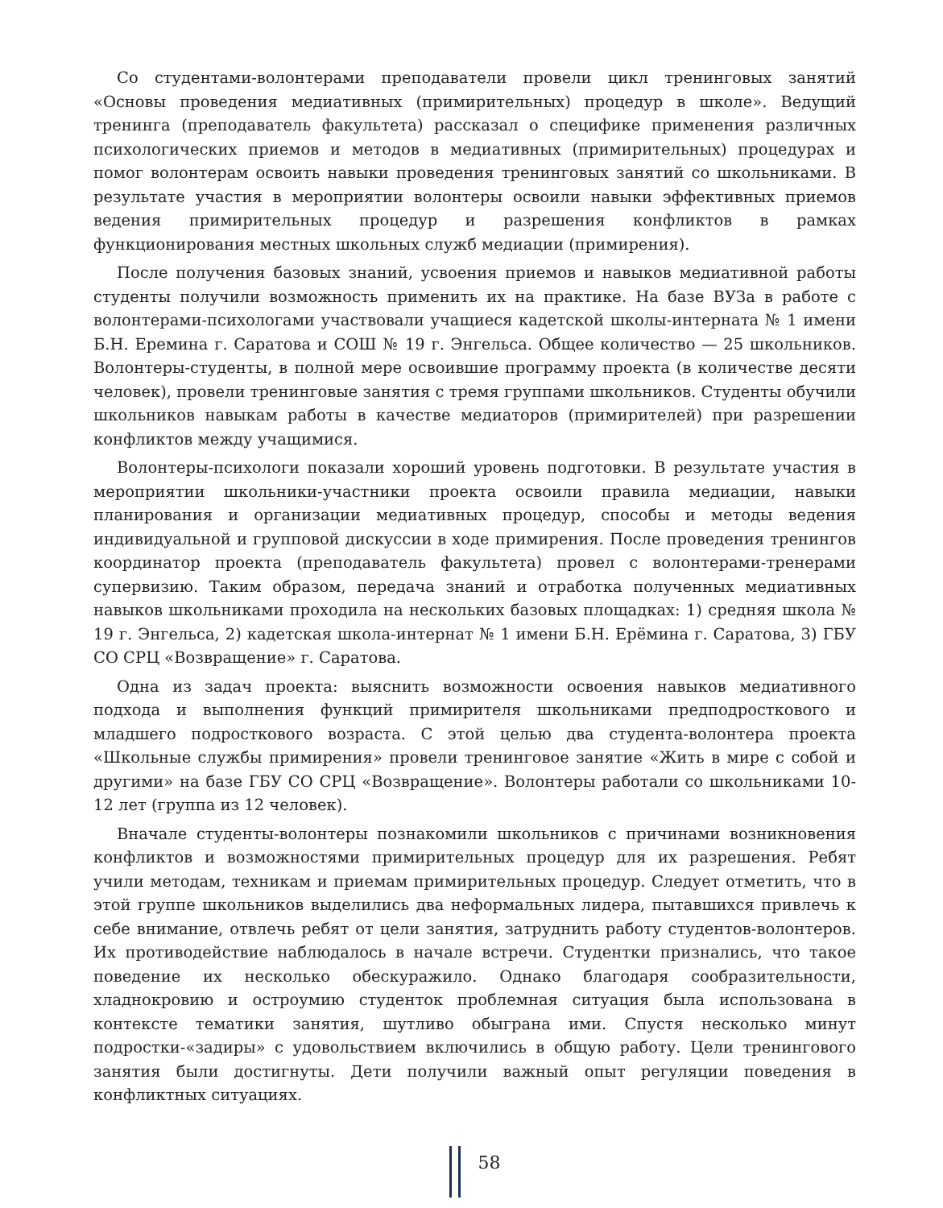Со студентами-волонтерами преподаватели провели цикл тренинговых занятий «Основы проведения медиативных (примирительных) процедур в школе». Ведущий тренинга (преподаватель факультета) рассказал о специфике применения различных психологических приемов и методов в медиативных (примирительных) процедурах и помог волонтерам освоить навыки проведения тренинговых занятий со школьниками. В результате участия в мероприятии волонтеры освоили навыки эффективных приемов ведения примирительных процедур и разрешения конфликтов в рамках функционирования местных школьных служб медиации (примирения).
После получения базовых знаний, усвоения приемов и навыков медиативной работы студенты получили возможность применить их на практике. На базе ВУЗа в работе с волонтерами-психологами участвовали учащиеся кадетской школы-интерната № 1 имени Б.Н. Еремина г. Саратова и СОШ № 19 г. Энгельса. Общее количество — 25 школьников. Волонтеры-студенты, в полной мере освоившие программу проекта (в количестве десяти человек), провели тренинговые занятия с тремя группами школьников. Студенты обучили школьников навыкам работы в качестве медиаторов (примирителей) при разрешении конфликтов между учащимися.
Волонтеры-психологи показали хороший уровень подготовки. В результате участия в мероприятии школьники-участники проекта освоили правила медиации, навыки планирования и организации медиативных процедур, способы и методы ведения индивидуальной и групповой дискуссии в ходе примирения. После проведения тренингов координатор проекта (преподаватель факультета) провел с волонтерами-тренерами супервизию. Таким образом, передача знаний и отработка полученных медиативных навыков школьниками проходила на нескольких базовых площадках: 1) средняя школа № 19 г. Энгельса, 2) кадетская школа-интернат № 1 имени Б.Н. Ерёмина г. Саратова, 3) ГБУ СО СРЦ «Возвращение» г. Саратова.
Одна из задач проекта: выяснить возможности освоения навыков медиативного подхода и выполнения функций примирителя школьниками предподросткового и младшего подросткового возраста. С этой целью два студента-волонтера проекта «Школьные службы примирения» провели тренинговое занятие «Жить в мире с собой и другими» на базе ГБУ СО СРЦ «Возвращение». Волонтеры работали со школьниками 10-12 лет (группа из 12 человек).
Вначале студенты-волонтеры познакомили школьников с причинами возникновения конфликтов и возможностями примирительных процедур для их разрешения. Ребят учили методам, техникам и приемам примирительных процедур. Следует отметить, что в этой группе школьников выделились два неформальных лидера, пытавшихся привлечь к себе внимание, отвлечь ребят от цели занятия, затруднить работу студентов-волонтеров. Их противодействие наблюдалось в начале встречи. Студентки признались, что такое поведение их несколько обескуражило. Однако благодаря сообразительности, хладнокровию и остроумию студенток проблемная ситуация была использована в контексте тематики занятия, шутливо обыграна ими. Спустя несколько минут подростки-«задиры» с удовольствием включились в общую работу. Цели тренингового занятия были достигнуты. Дети получили важный опыт регуляции поведения в конфликтных ситуациях.
58